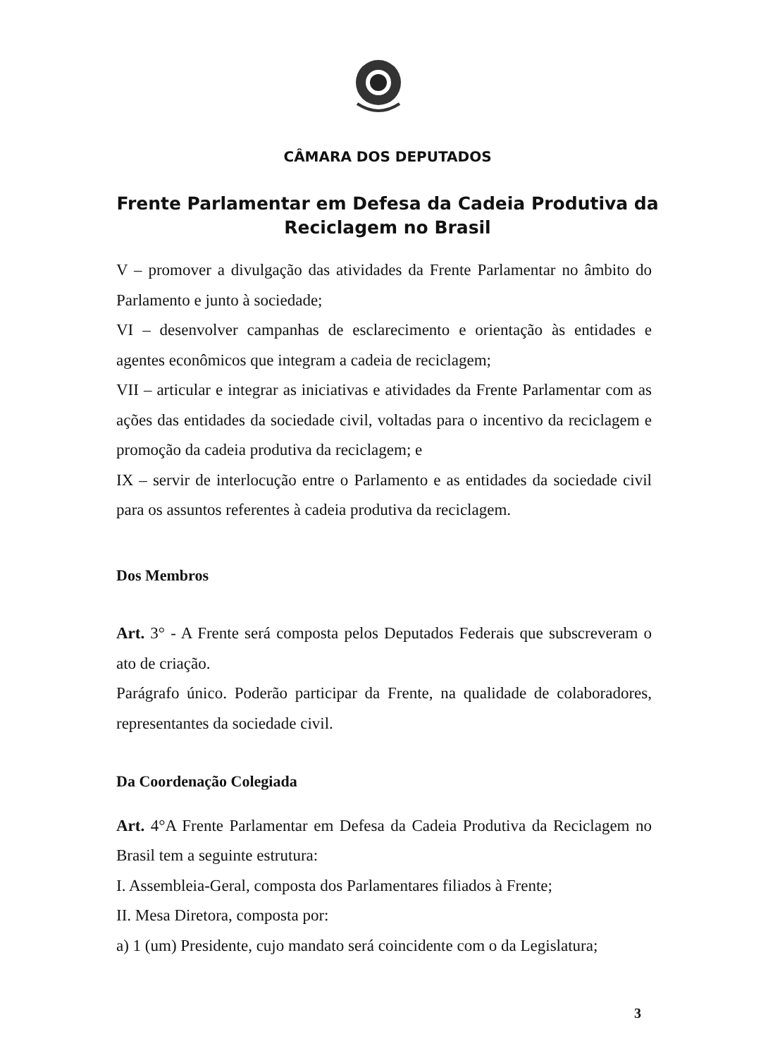CÂMARA DOS DEPUTADOS
Frente Parlamentar em Defesa da Cadeia Produtiva da
Reciclagem no Brasil
V – promover a divulgação das atividades da Frente Parlamentar no âmbito do Parlamento e junto à sociedade;
VI – desenvolver campanhas de esclarecimento e orientação às entidades e agentes econômicos que integram a cadeia de reciclagem;
VII – articular e integrar as iniciativas e atividades da Frente Parlamentar com as ações das entidades da sociedade civil, voltadas para o incentivo da reciclagem e promoção da cadeia produtiva da reciclagem; e
IX – servir de interlocução entre o Parlamento e as entidades da sociedade civil para os assuntos referentes à cadeia produtiva da reciclagem.
Dos Membros
Art. 3° - A Frente será composta pelos Deputados Federais que subscreveram o ato de criação.
Parágrafo único. Poderão participar da Frente, na qualidade de colaboradores, representantes da sociedade civil.
Da Coordenação Colegiada
Art. 4°A Frente Parlamentar em Defesa da Cadeia Produtiva da Reciclagem no Brasil tem a seguinte estrutura:
I. Assembleia-Geral, composta dos Parlamentares filiados à Frente;
II. Mesa Diretora, composta por:
a) 1 (um) Presidente, cujo mandato será coincidente com o da Legislatura;
3